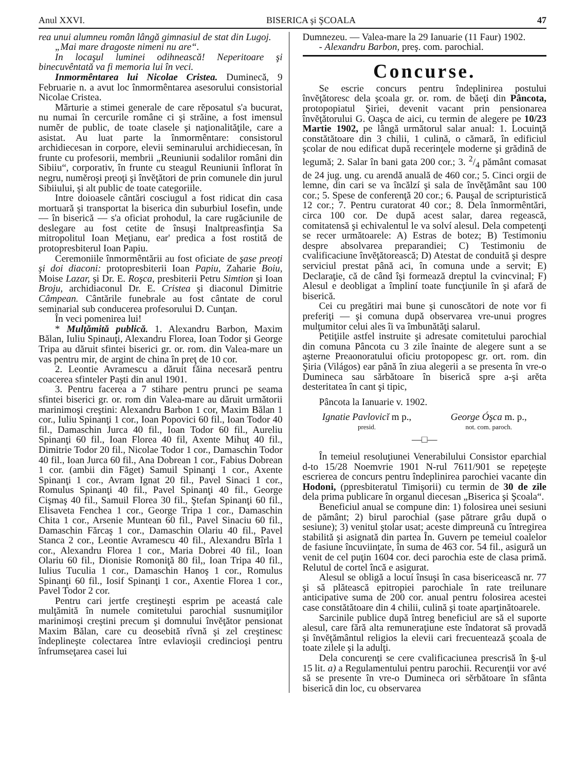Anul XXVI. BISERICA şi ŞCOALA 47
rea unui alumneu român lângă gimnasiul de stat din Lugoj.
„Mai mare dragoste nimeni nu are“.
In locaşul luminei odihnească! Neperitoare şi binecuvêntată va fi memoria lui în veci.
Inmormêntarea lui Nicolae Cristea. Duminecă, 9 Februarie n. a avut loc înmormêntarea asesorului consistorial Nicolae Cristea.
Mărturie a stimei generale de care rĕposatul s'a bucurat, nu numai în cercurile române ci şi străine, a fost imensul numĕr de public, de toate clasele şi naţionalităţile, care a asistat. Au luat parte la înmormêntare: consistorul archidiecesan in corpore, elevii seminarului archidiecesan, în frunte cu profesorii, membrii „Reuniunii sodalilor români din Sibiiu“, corporativ, în frunte cu steagul Reuniunii înflorat în negru, numĕroşi preoţi şi învĕţători de prin comunele din jurul Sibiiului, şi alt public de toate categoriile.
Intre doioasele cântări cosciugul a fost ridicat din casa mortuară şi transportat la biserica din suburbiul Iosefin, unde — în biserică — s'a oficiat prohodul, la care rugăciunile de deslegare au fost cetite de însuşi Inaltpreasfinţia Sa mitropolitul Ioan Meţianu, ear' predica a fost rostită de protopresbiterul Ioan Papiu.
Ceremoniile înmormêntării au fost oficiate de şase preoţi şi doi diaconi: protopresbiterii Ioan Papiu, Zaharie Boiu, Moise Lazar, şi Dr. E. Roşca, presbiterii Petru Simtion şi Ioan Broju, archidiaconul Dr. E. Cristea şi diaconul Dimitrie Câmpean. Cântările funebrale au fost cântate de corul seminarial sub conducerea profesorului D. Cunţan.
În veci pomenirea lui!
* Mulţămită publică. 1. Alexandru Barbon, Maxim Bălan, Iuliu Spinauţi, Alexandru Florea, Ioan Todor şi George Tripa au dăruit sfintei biserici gr. or. rom. din Valea-mare un vas pentru mir, de argint de china în preţ de 10 cor.
2. Leontie Avramescu a dăruit făina necesară pentru coacerea sfinteler Paşti din anul 1901.
3. Pentru facerea a 7 stihare pentru prunci pe seama sfintei biserici gr. or. rom din Valea-mare au dăruit următorii marinimoşi creştini: Alexandru Barbon 1 cor, Maxim Bălan 1 cor., Iuliu Spinanţi 1 cor., Ioan Popovici 60 fil., Ioan Todor 40 fil., Damaschin Jurca 40 fil., Ioan Todor 60 fil., Aureliu Spinanţi 60 fil., Ioan Florea 40 fil, Axente Mihuţ 40 fil., Dimitrie Todor 20 fil., Nicolae Todor 1 cor., Damaschin Todor 40 fil., Ioan Jurca 60 fil., Ana Dobrean 1 cor., Fabius Dobrean 1 cor. (ambii din Făget) Samuil Spinanţi 1 cor., Axente Spinanţi 1 cor., Avram Ignat 20 fil., Pavel Sinaci 1 cor., Romulus Spinanţi 40 fil., Pavel Spinanţi 40 fil., George Cişmaş 40 fil., Samuil Florea 30 fil., Ştefan Spinanţi 60 fil., Elisaveta Fenchea 1 cor., George Tripa 1 cor., Damaschin Chita 1 cor., Arsenie Muntean 60 fil., Pavel Sinaciu 60 fil., Damaschin Fărcaş 1 cor., Damaschin Olariu 40 fil., Pavel Stanca 2 cor., Leontie Avramescu 40 fil., Alexandru Bîrla 1 cor., Alexandru Florea 1 cor., Maria Dobrei 40 fil., Ioan Olariu 60 fil., Dionisie Romoniţă 80 fil,, Ioan Tripa 40 fil., Iulius Tuculia 1 cor., Damaschin Hanoş 1 cor., Romulus Spinanţi 60 fil., Iosif Spinanţi 1 cor., Axentie Florea 1 cor., Pavel Todor 2 cor.
Pentru cari jertfe creştineşti esprim pe aceastá cale mulţămită în numele comitetului parochial susnumiţilor marinimoşi creştini precum şi domnului învĕţător pensionat Maxim Bălan, care cu deosebită rîvnă şi zel creştinesc îndeplineşte colectarea între evlavioşii credincioşi pentru înfrumseţarea casei lui
Dumnezeu. — Valea-mare la 29 Ianuarie (11 Faur) 1902.
- Alexandru Barbon, preş. com. parochial.
Concurse.
Se escrie concurs pentru îndeplinirea postului învĕţătoresc dela şcoala gr. or. rom. de băeţi din Pâncota, protopopiatul Şiriei, devenit vacant prin pensionarea învĕţătorului G. Oaşca de aici, cu termin de alegere pe 10/23 Martie 1902, pe lângă următorul salar anual: 1. Locuinţă constătătoare din 3 chilii, 1 culină, o cămară, în edificiul şcolar de nou edificat după recerinţele moderne şi grădină de legumă; 2. Salar în bani gata 200 cor.; 3. 2/4 pământ comasat de 24 jug. ung. cu arendă anuală de 460 cor.; 5. Cinci orgii de lemne, din cari se va încălzí şi sala de învĕţământ sau 100 cor.; 5. Spese de conferenţă 20 cor.; 6. Pauşal de scripturistică 12 cor.; 7. Pentru curatorat 40 cor.; 8. Dela înmormêntări, circa 100 cor. De după acest salar, darea regească, comitatensă şi echivalentul le va solví alesul. Dela competenţi se recer următoarele: A) Estras de botez; B) Testimoniu despre absolvarea preparandiei; C) Testimoniu de cvalificaciune învĕţătorească; D) Atestat de conduită şi despre serviciul prestat până aci, în comuna unde a servit; E) Declaraţie, că de când îşi formează dreptul la cvincvinal; F) Alesul e deobligat a împliní toate funcţiunile în şi afară de biserică.
Cei cu pregătiri mai bune şi cunoscători de note vor fi preferiţi — şi comuna după observarea vre-unui progres mulţumitor celui ales îi va îmbunătăţi salarul.
Petiţiile astfel instruite şi adresate comitetului parochial din comuna Pâncota cu 3 zile înainte de alegere sunt a se aşterne Preaonoratului oficiu protopopesc gr. ort. rom. din Şiria (Világos) ear până în ziua alegerii a se presenta în vre-o Dumineca sau sărbătoare în biserică spre a-şi arĕta desteritatea în cant şi tipic,
Pâncota la Ianuarie v. 1902.
Ignatie Pavlovicĭ m p.,
presid.
George Óşca m. p.,
not. com. paroch.
—□—
În temeiul resoluţiunei Venerabilului Consistor eparchial d-to 15/28 Noemvrie 1901 N-rul 7611/901 se repeţeşte escrierea de concurs pentru îndeplinirea parochiei vacante din Hodoni, (ppresbiteratul Timişorii) cu termin de 30 de zile dela prima publicare în organul diecesan „Biserica şi Şcoala“.
Beneficiul anual se compune din: 1) folosirea unei sesiuni de pământ; 2) birul parochial (şase pătrare grâu după o sesiune); 3) venitul ştolar usat; aceste dimpreună cu întregirea stabilită şi asignată din partea În. Guvern pe temeiul coalelor de fasiune încuviinţate, în suma de 463 cor. 54 fil., asigură un venit de cel puţin 1604 cor. deci parochia este de clasa primă. Relutul de cortel încă e asigurat.
Alesul se obligă a locuí însuşi în casa bisericească nr. 77 şi să plătească epitropiei parochiale în rate treilunare anticipative suma de 200 cor. anual pentru folosirea acestei case constătătoare din 4 chilii, culină şi toate aparţinătoarele.
Sarcinile publice după întreg beneficiul are să el suporte alesul, care fără alta remuneraţiune este îndatorat să provadă şi învĕţământul religios la elevii cari frecuentează şcoala de toate zilele şi la adulţi.
Dela concurenţi se cere cvalificaciunea prescrisă în §-ul 15 lit. a) a Regulamentului pentru parochii. Recurenţii vor avé să se presente în vre-o Dumineca ori sĕrbătoare în sfânta biserică din loc, cu observarea